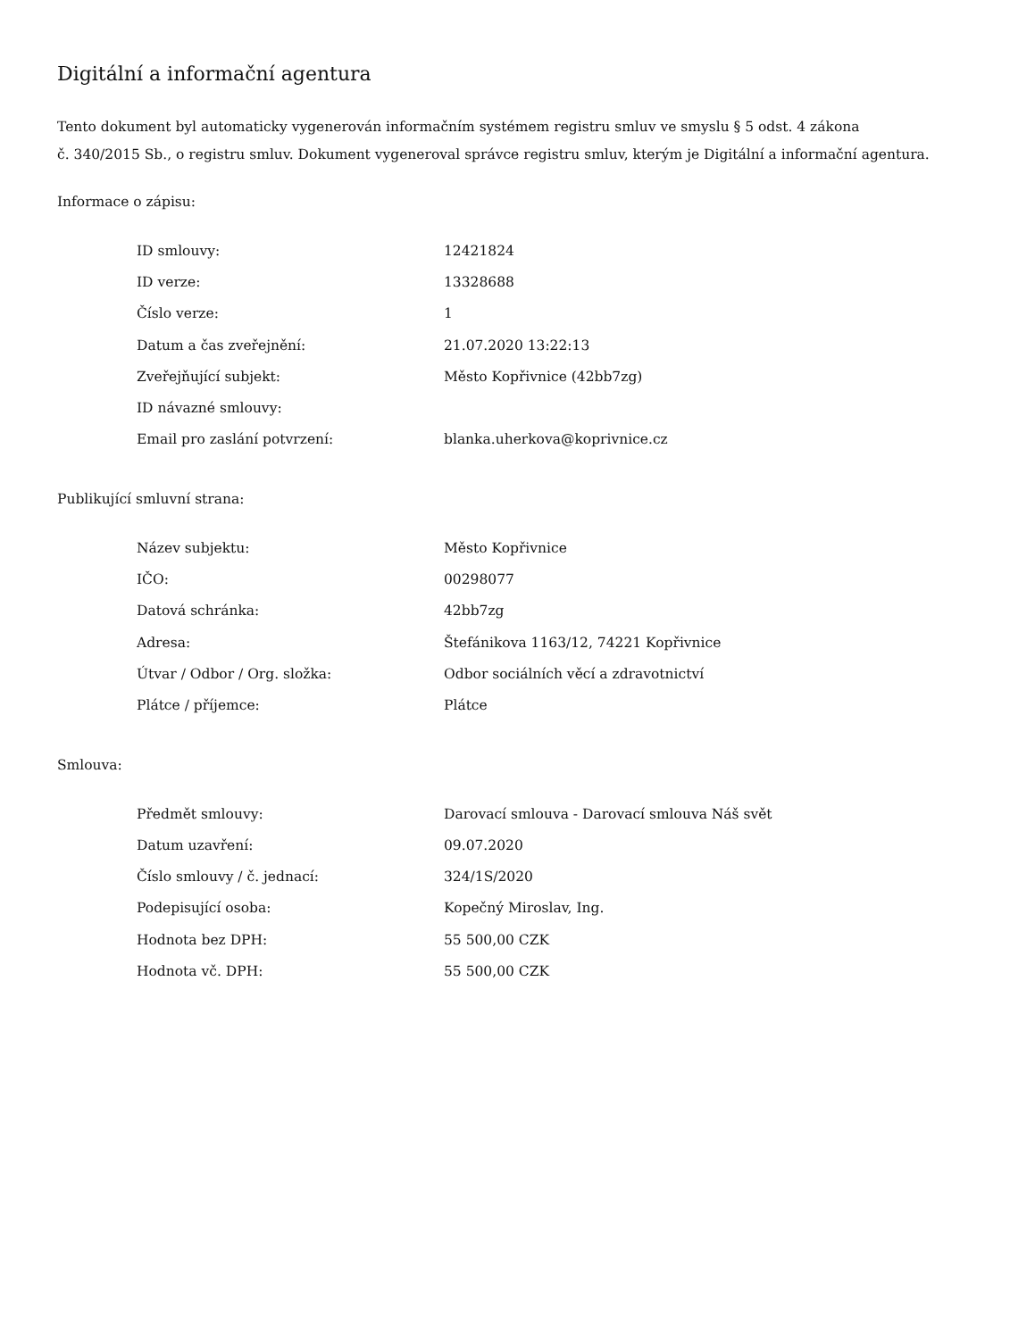Digitální a informační agentura
Tento dokument byl automaticky vygenerován informačním systémem registru smluv ve smyslu § 5 odst. 4 zákona
č. 340/2015 Sb., o registru smluv. Dokument vygeneroval správce registru smluv, kterým je Digitální a informační agentura.
Informace o zápisu:
| ID smlouvy: | 12421824 |
| ID verze: | 13328688 |
| Číslo verze: | 1 |
| Datum a čas zveřejnění: | 21.07.2020 13:22:13 |
| Zveřejňující subjekt: | Město Kopřivnice (42bb7zg) |
| ID návazné smlouvy: | |
| Email pro zaslání potvrzení: | blanka.uherkova@koprivnice.cz |
Publikující smluvní strana:
| Název subjektu: | Město Kopřivnice |
| IČO: | 00298077 |
| Datová schránka: | 42bb7zg |
| Adresa: | Štefánikova 1163/12, 74221 Kopřivnice |
| Útvar / Odbor / Org. složka: | Odbor sociálních věcí a zdravotnictví |
| Plátce / příjemce: | Plátce |
Smlouva:
| Předmět smlouvy: | Darovací smlouva - Darovací smlouva Náš svět |
| Datum uzavření: | 09.07.2020 |
| Číslo smlouvy / č. jednací: | 324/1S/2020 |
| Podepisující osoba: | Kopečný Miroslav, Ing. |
| Hodnota bez DPH: | 55 500,00 CZK |
| Hodnota vč. DPH: | 55 500,00 CZK |